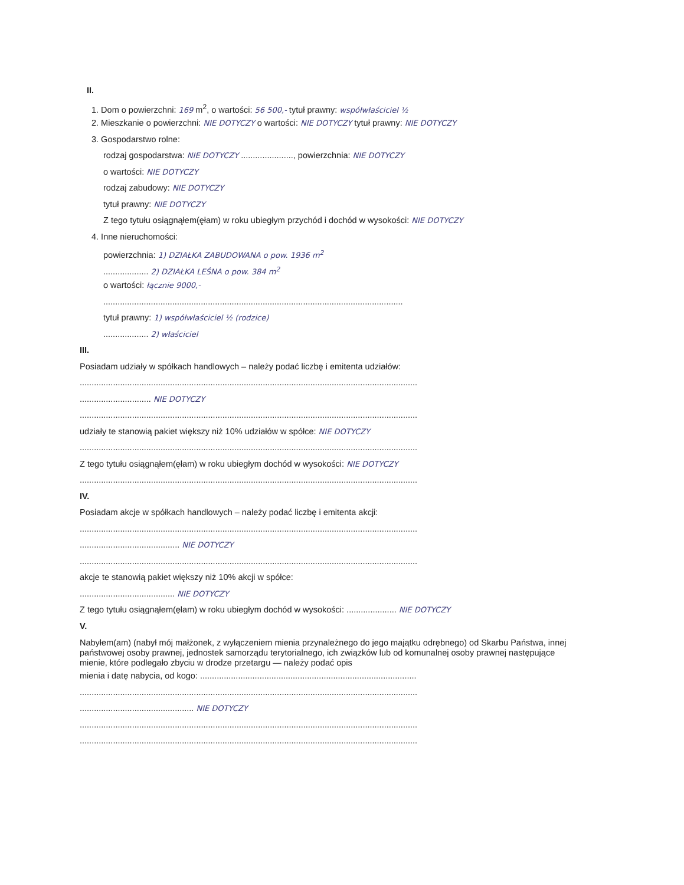II.
1. Dom o powierzchni: 169 m<sup>2</sup>, o wartości: 56 500,- tytuł prawny: współwłaściciel ½
2. Mieszkanie o powierzchni: NIE DOTYCZY o wartości: NIE DOTYCZY tytuł prawny: NIE DOTYCZY
3. Gospodarstwo rolne:
rodzaj gospodarstwa: NIE DOTYCZY ......................, powierzchnia: NIE DOTYCZY
o wartości: NIE DOTYCZY
rodzaj zabudowy: NIE DOTYCZY
tytuł prawny: NIE DOTYCZY
Z tego tytułu osiągnąłem(ęłam) w roku ubiegłym przychód i dochód w wysokości: NIE DOTYCZY
4. Inne nieruchomości:
powierzchnia: 1) DZIAŁKA ZABUDOWANA o pow. 1936 m<sup>2</sup>
................... 2) DZIAŁKA LEŚNA o pow. 384 m<sup>2</sup>
o wartości: łącznie 9000,-
..............................................................................................................................
tytuł prawny: 1) współwłaściciel ½ (rodzice)
................... 2) właściciel
III.
Posiadam udziały w spółkach handlowych – należy podać liczbę i emitenta udziałów:
..............................................................................................................................................
.............................. NIE DOTYCZY
..............................................................................................................................................
udziały te stanowią pakiet większy niż 10% udziałów w spółce: NIE DOTYCZY
..............................................................................................................................................
Z tego tytułu osiągnąłem(ęłam) w roku ubiegłym dochód w wysokości: NIE DOTYCZY
..............................................................................................................................................
IV.
Posiadam akcje w spółkach handlowych – należy podać liczbę i emitenta akcji:
..............................................................................................................................................
.......................................... NIE DOTYCZY
..............................................................................................................................................
akcje te stanowią pakiet większy niż 10% akcji w spółce:
........................................ NIE DOTYCZY
Z tego tytułu osiągnąłem(ęłam) w roku ubiegłym dochód w wysokości: ..................... NIE DOTYCZY
V.
Nabyłem(am) (nabył mój małżonek, z wyłączeniem mienia przynależnego do jego majątku odrębnego) od Skarbu Państwa, innej państwowej osoby prawnej, jednostek samorządu terytorialnego, ich związków lub od komunalnej osoby prawnej następujące mienie, które podlegało zbyciu w drodze przetargu — należy podać opis
mienia i datę nabycia, od kogo: ...........................................................................................
..............................................................................................................................................
................................................ NIE DOTYCZY
..............................................................................................................................................
..............................................................................................................................................